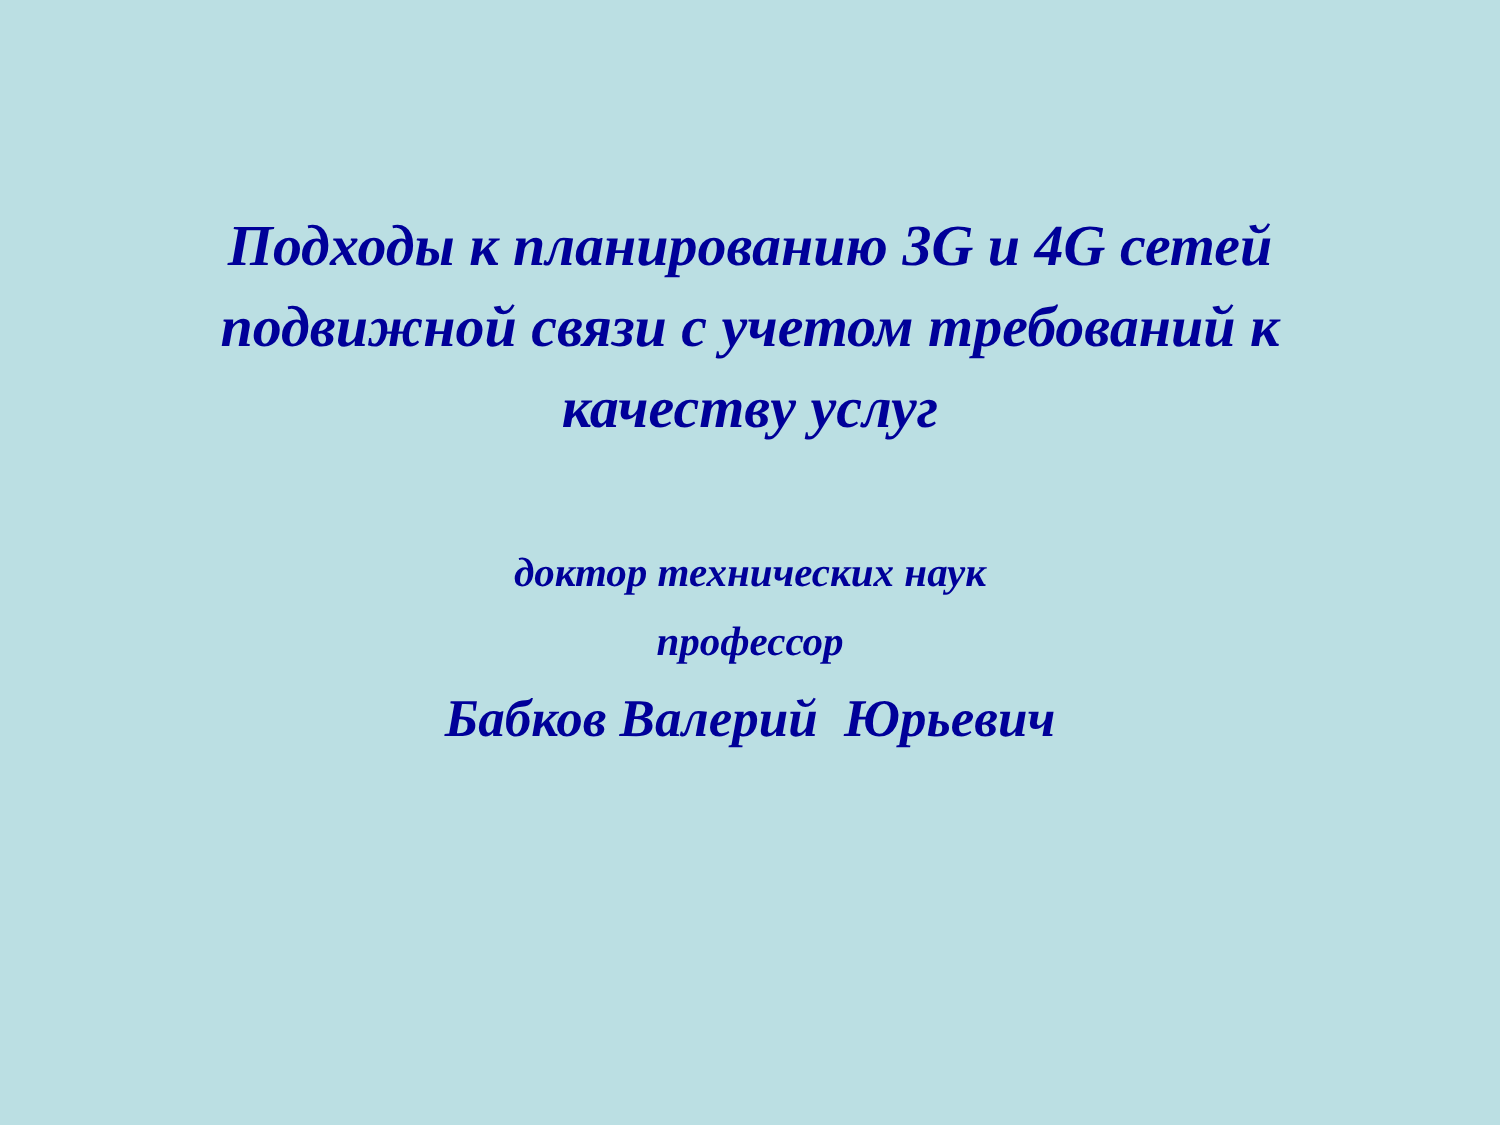Подходы к планированию 3G и 4G сетей
подвижной связи с учетом требований к
качеству услуг
доктор технических наук
профессор
Бабков Валерий Юрьевич